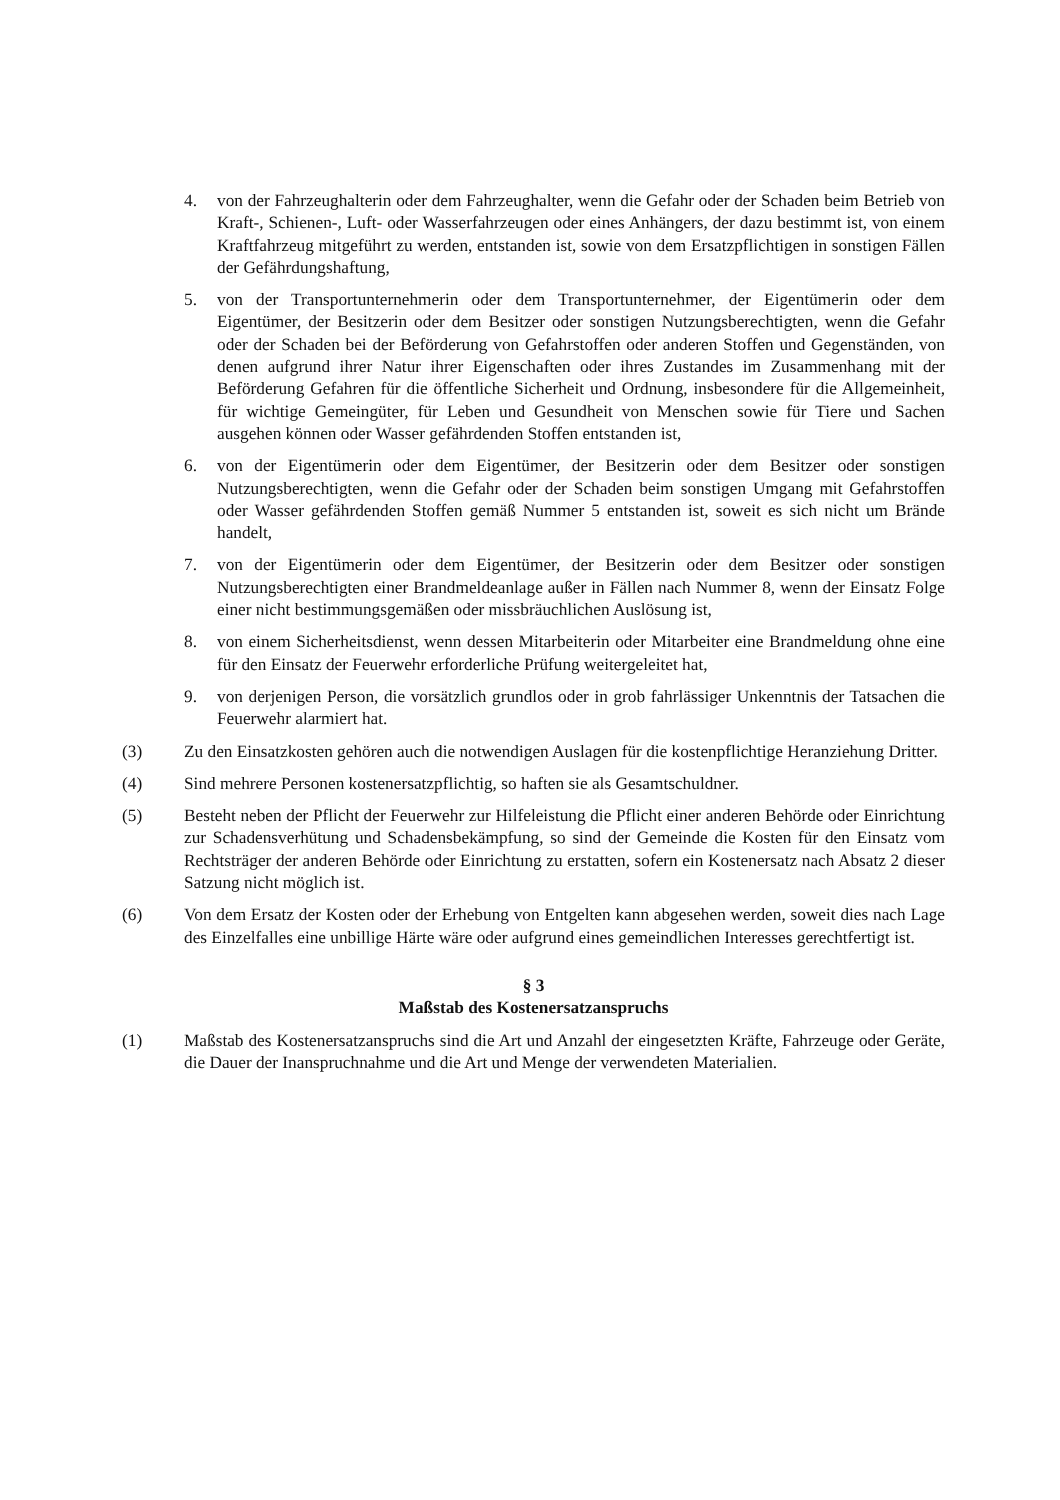4. von der Fahrzeughalterin oder dem Fahrzeughalter, wenn die Gefahr oder der Schaden beim Betrieb von Kraft-, Schienen-, Luft- oder Wasserfahrzeugen oder eines Anhängers, der dazu bestimmt ist, von einem Kraftfahrzeug mitgeführt zu werden, entstanden ist, sowie von dem Ersatzpflichtigen in sonstigen Fällen der Gefährdungshaftung,
5. von der Transportunternehmerin oder dem Transportunternehmer, der Eigentümerin oder dem Eigentümer, der Besitzerin oder dem Besitzer oder sonstigen Nutzungsberechtigten, wenn die Gefahr oder der Schaden bei der Beförderung von Gefahrstoffen oder anderen Stoffen und Gegenständen, von denen aufgrund ihrer Natur ihrer Eigenschaften oder ihres Zustandes im Zusammenhang mit der Beförderung Gefahren für die öffentliche Sicherheit und Ordnung, insbesondere für die Allgemeinheit, für wichtige Gemeingüter, für Leben und Gesundheit von Menschen sowie für Tiere und Sachen ausgehen können oder Wasser gefährdenden Stoffen entstanden ist,
6. von der Eigentümerin oder dem Eigentümer, der Besitzerin oder dem Besitzer oder sonstigen Nutzungsberechtigten, wenn die Gefahr oder der Schaden beim sonstigen Umgang mit Gefahrstoffen oder Wasser gefährdenden Stoffen gemäß Nummer 5 entstanden ist, soweit es sich nicht um Brände handelt,
7. von der Eigentümerin oder dem Eigentümer, der Besitzerin oder dem Besitzer oder sonstigen Nutzungsberechtigten einer Brandmeldeanlage außer in Fällen nach Nummer 8, wenn der Einsatz Folge einer nicht bestimmungsgemäßen oder missbräuchlichen Auslösung ist,
8. von einem Sicherheitsdienst, wenn dessen Mitarbeiterin oder Mitarbeiter eine Brandmeldung ohne eine für den Einsatz der Feuerwehr erforderliche Prüfung weitergeleitet hat,
9. von derjenigen Person, die vorsätzlich grundlos oder in grob fahrlässiger Unkenntnis der Tatsachen die Feuerwehr alarmiert hat.
(3) Zu den Einsatzkosten gehören auch die notwendigen Auslagen für die kostenpflichtige Heranziehung Dritter.
(4) Sind mehrere Personen kostenersatzpflichtig, so haften sie als Gesamtschuldner.
(5) Besteht neben der Pflicht der Feuerwehr zur Hilfeleistung die Pflicht einer anderen Behörde oder Einrichtung zur Schadensverhütung und Schadensbekämpfung, so sind der Gemeinde die Kosten für den Einsatz vom Rechtsträger der anderen Behörde oder Einrichtung zu erstatten, sofern ein Kostenersatz nach Absatz 2 dieser Satzung nicht möglich ist.
(6) Von dem Ersatz der Kosten oder der Erhebung von Entgelten kann abgesehen werden, soweit dies nach Lage des Einzelfalles eine unbillige Härte wäre oder aufgrund eines gemeindlichen Interesses gerechtfertigt ist.
§ 3
Maßstab des Kostenersatzanspruchs
(1) Maßstab des Kostenersatzanspruchs sind die Art und Anzahl der eingesetzten Kräfte, Fahrzeuge oder Geräte, die Dauer der Inanspruchnahme und die Art und Menge der verwendeten Materialien.